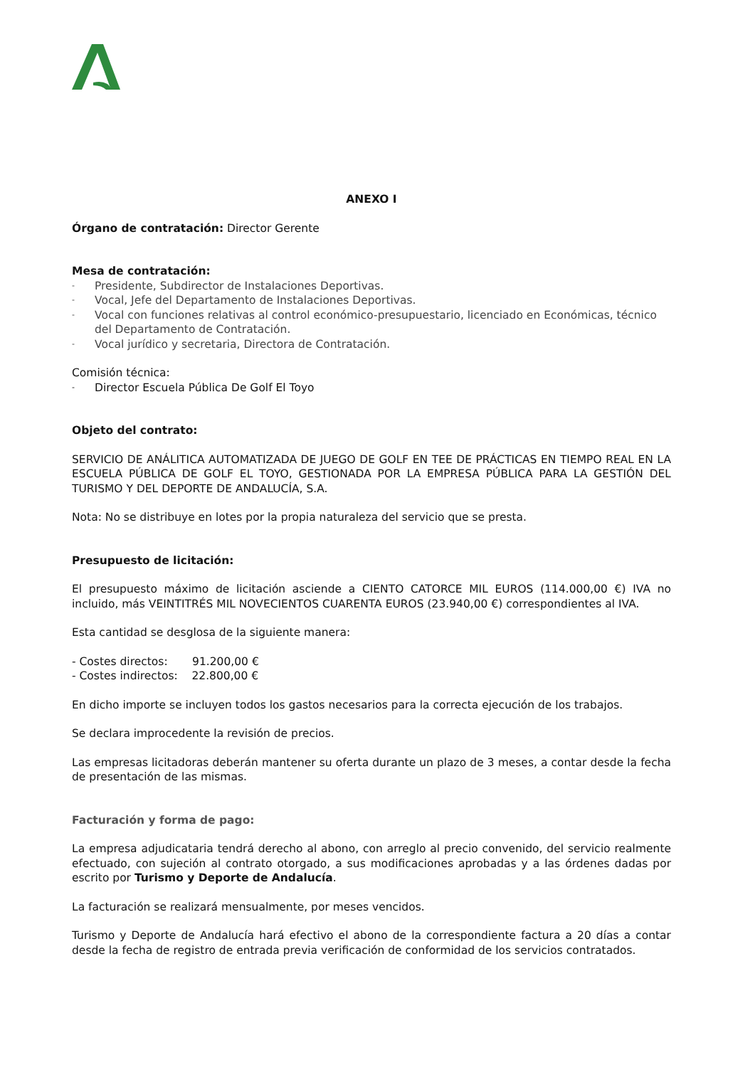ANEXO I
Órgano de contratación: Director Gerente
Mesa de contratación:
- Presidente, Subdirector de Instalaciones Deportivas.
- Vocal, Jefe del Departamento de Instalaciones Deportivas.
- Vocal con funciones relativas al control económico-presupuestario, licenciado en Económicas, técnico del Departamento de Contratación.
- Vocal jurídico y secretaria, Directora de Contratación.
Comisión técnica:
- Director Escuela Pública De Golf El Toyo
Objeto del contrato:
SERVICIO DE ANÁLITICA AUTOMATIZADA DE JUEGO DE GOLF EN TEE DE PRÁCTICAS EN TIEMPO REAL EN LA ESCUELA PÚBLICA DE GOLF EL TOYO, GESTIONADA POR LA EMPRESA PÚBLICA PARA LA GESTIÓN DEL TURISMO Y DEL DEPORTE DE ANDALUCÍA, S.A.
Nota: No se distribuye en lotes por la propia naturaleza del servicio que se presta.
Presupuesto de licitación:
El presupuesto máximo de licitación asciende a CIENTO CATORCE MIL EUROS (114.000,00 €) IVA no incluido, más VEINTITRÉS MIL NOVECIENTOS CUARENTA EUROS (23.940,00 €) correspondientes al IVA.
Esta cantidad se desglosa de la siguiente manera:
- Costes directos: 91.200,00 €
- Costes indirectos: 22.800,00 €
En dicho importe se incluyen todos los gastos necesarios para la correcta ejecución de los trabajos.
Se declara improcedente la revisión de precios.
Las empresas licitadoras deberán mantener su oferta durante un plazo de 3 meses, a contar desde la fecha de presentación de las mismas.
Facturación y forma de pago:
La empresa adjudicataria tendrá derecho al abono, con arreglo al precio convenido, del servicio realmente efectuado, con sujeción al contrato otorgado, a sus modificaciones aprobadas y a las órdenes dadas por escrito por Turismo y Deporte de Andalucía.
La facturación se realizará mensualmente, por meses vencidos.
Turismo y Deporte de Andalucía hará efectivo el abono de la correspondiente factura a 20 días a contar desde la fecha de registro de entrada previa verificación de conformidad de los servicios contratados.